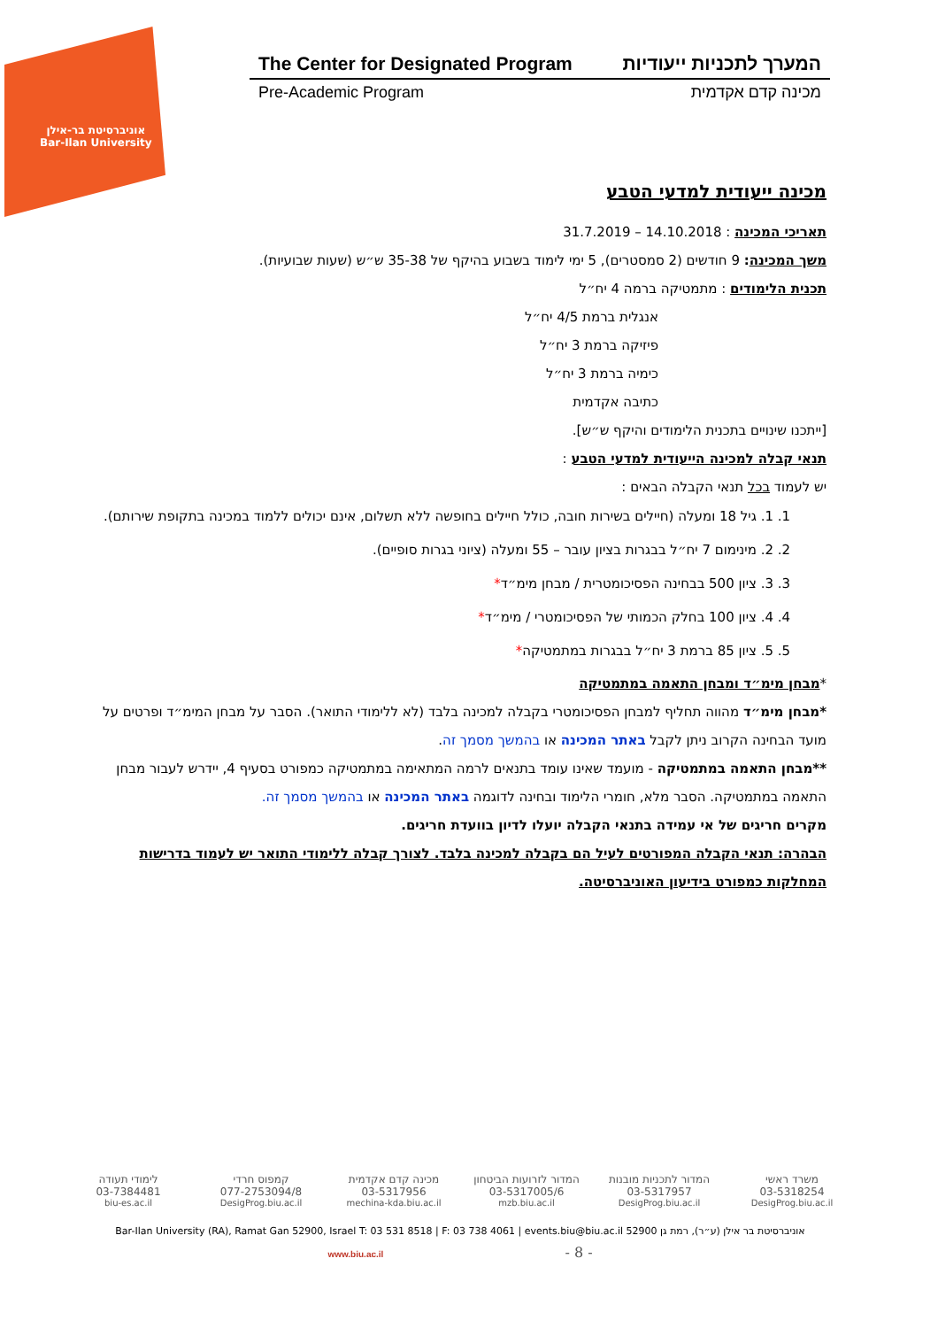אוניברסיטת בר-אילן
Bar-Ilan University
The Center for Designated Program המערך לתכניות ייעודיות
Pre-Academic Program מכינה קדם אקדמית
מכינה ייעודית למדעי הטבע
תאריכי המכינה : 14.10.2018 – 31.7.2019
משך המכינה: 9 חודשים (2 סמסטרים), 5 ימי לימוד בשבוע בהיקף של 35-38 ש״ש (שעות שבועיות).
תכנית הלימודים : מתמטיקה ברמה 4 יח״ל
אנגלית ברמת 4/5 יח״ל
פיזיקה ברמת 3 יח״ל
כימיה ברמת 3 יח״ל
כתיבה אקדמית
[ייתכנו שינויים בתכנית הלימודים והיקף ש״ש].
תנאי קבלה למכינה הייעודית למדעי הטבע :
יש לעמוד בכל תנאי הקבלה הבאים :
1. 1. גיל 18 ומעלה (חיילים בשירות חובה, כולל חיילים בחופשה ללא תשלום, אינם יכולים ללמוד במכינה בתקופת שירותם).
2. 2. מינימום 7 יח״ל בבגרות בציון עובר – 55 ומעלה (ציוני בגרות סופיים).
3. 3. ציון 500 בבחינה הפסיכומטרית / מבחן מימ״ד*
4. 4. ציון 100 בחלק הכמותי של הפסיכומטרי / מימ״ד*
5. 5. ציון 85 ברמת 3 יח״ל בבגרות במתמטיקה*
*מבחן מימ״ד ומבחן התאמה במתמטיקה
*מבחן מימ״ד מהווה תחליף למבחן הפסיכומטרי בקבלה למכינה בלבד (לא ללימודי התואר). הסבר על מבחן המימ״ד ופרטים על מועד הבחינה הקרוב ניתן לקבל באתר המכינה או בהמשך מסמך זה.
**מבחן התאמה במתמטיקה - מועמד שאינו עומד בתנאים לרמה המתאימה במתמטיקה כמפורט בסעיף 4, יידרש לעבור מבחן התאמה במתמטיקה. הסבר מלא, חומרי הלימוד ובחינה לדוגמה באתר המכינה או בהמשך מסמך זה.
מקרים חריגים של אי עמידה בתנאי הקבלה יועלו לדיון בוועדת חריגים.
הבהרה: תנאי הקבלה המפורטים לעיל הם בקבלה למכינה בלבד. לצורך קבלה ללימודי התואר יש לעמוד בדרישות המחלקות כמפורט בידיעון האוניברסיטה.
משרד ראשי המדור לתכניות מובנות המדור לזרועות הביטחון מכינה קדם אקדמית קמפוס חרדי לימודי תעודה
03-5318254 03-5317957 03-5317005/6 03-5317956 077-2753094/8 03-7384481
DesigProg.biu.ac.il DesigProg.biu.ac.il mzb.biu.ac.il mechina-kda.biu.ac.il DesigProg.biu.ac.il biu-es.ac.il
Bar-Ilan University (RA), Ramat Gan 52900, Israel T: 03 531 8518 | F: 03 738 4061 | events.biu@biu.ac.il אוניברסיטת בר אילן (ע״ר), רמת גן 52900
www.biu.ac.il - 8 -